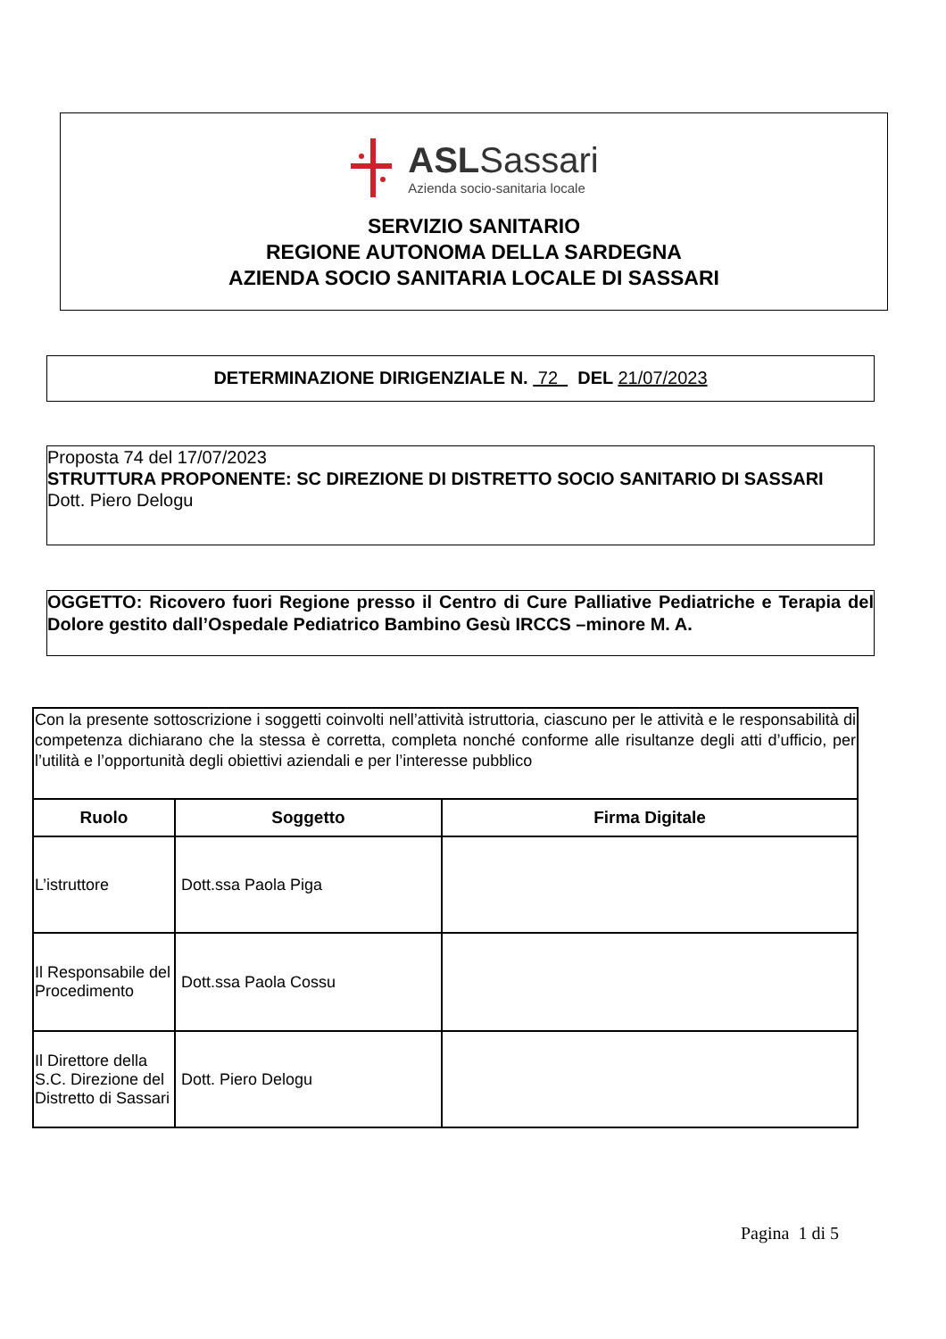ASLSassari
Azienda socio-sanitaria locale
SERVIZIO SANITARIO
REGIONE AUTONOMA DELLA SARDEGNA
AZIENDA SOCIO SANITARIA LOCALE DI SASSARI
DETERMINAZIONE DIRIGENZIALE N. 72 DEL 21/07/2023
Proposta 74 del 17/07/2023
STRUTTURA PROPONENTE: SC DIREZIONE DI DISTRETTO SOCIO SANITARIO DI SASSARI
Dott. Piero Delogu
OGGETTO: Ricovero fuori Regione presso il Centro di Cure Palliative Pediatriche e Terapia del Dolore gestito dall’Ospedale Pediatrico Bambino Gesù IRCCS –minore M. A.
| Con la presente sottoscrizione i soggetti coinvolti nell’attività istruttoria, ciascuno per le attività e le responsabilità di competenza dichiarano che la stessa è corretta, completa nonché conforme alle risultanze degli atti d’ufficio, per l’utilità e l’opportunità degli obiettivi aziendali e per l’interesse pubblico | | |
| Ruolo | Soggetto | Firma Digitale |
| L’istruttore | Dott.ssa Paola Piga | |
| Il Responsabile del Procedimento | Dott.ssa Paola Cossu | |
| Il Direttore della S.C. Direzione del Distretto di Sassari | Dott. Piero Delogu | |
Pagina 1 di 5